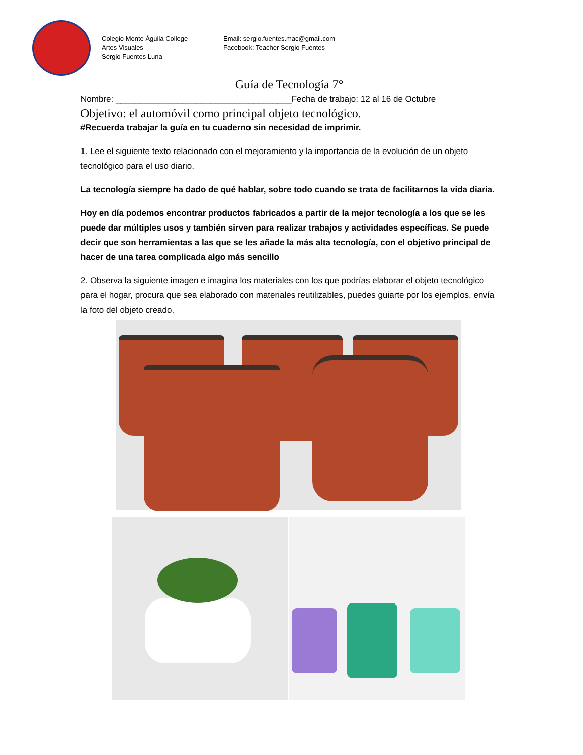Colegio Monte Águila College
Artes Visuales
Sergio Fuentes Luna
Email: sergio.fuentes.mac@gmail.com
Facebook: Teacher Sergio Fuentes
Guía de Tecnología 7°
Nombre: _____________________________________Fecha de trabajo: 12 al 16 de Octubre
Objetivo: el automóvil como principal objeto tecnológico.
#Recuerda trabajar la guía en tu cuaderno sin necesidad de imprimir.
1. Lee el siguiente texto relacionado con el mejoramiento y la importancia de la evolución de un objeto tecnológico para el uso diario.
La tecnología siempre ha dado de qué hablar, sobre todo cuando se trata de facilitarnos la vida diaria.
Hoy en día podemos encontrar productos fabricados a partir de la mejor tecnología a los que se les puede dar múltiples usos y también sirven para realizar trabajos y actividades específicas. Se puede decir que son herramientas a las que se les añade la más alta tecnología, con el objetivo principal de hacer de una tarea complicada algo más sencillo
2. Observa la siguiente imagen e imagina los materiales con los que podrías elaborar el objeto tecnológico para el hogar, procura que sea elaborado con materiales reutilizables, puedes guiarte por los ejemplos, envía la foto del objeto creado.